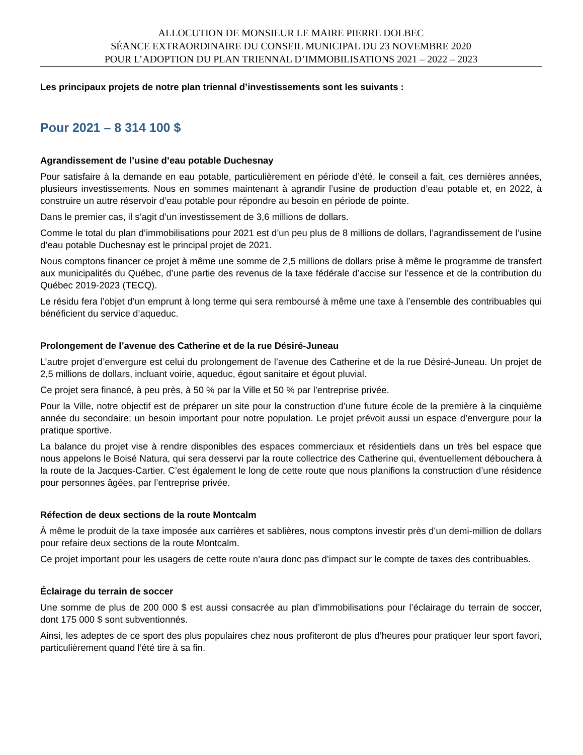ALLOCUTION DE MONSIEUR LE MAIRE PIERRE DOLBEC
SÉANCE EXTRAORDINAIRE DU CONSEIL MUNICIPAL DU 23 NOVEMBRE 2020
POUR L’ADOPTION DU PLAN TRIENNAL D’IMMOBILISATIONS 2021 – 2022 – 2023
Les principaux projets de notre plan triennal d’investissements sont les suivants :
Pour 2021 – 8 314 100 $
Agrandissement de l’usine d’eau potable Duchesnay
Pour satisfaire à la demande en eau potable, particulièrement en période d’été, le conseil a fait, ces dernières années, plusieurs investissements. Nous en sommes maintenant à agrandir l’usine de production d’eau potable et, en 2022, à construire un autre réservoir d’eau potable pour répondre au besoin en période de pointe.
Dans le premier cas, il s’agit d’un investissement de 3,6 millions de dollars.
Comme le total du plan d’immobilisations pour 2021 est d’un peu plus de 8 millions de dollars, l’agrandissement de l’usine d’eau potable Duchesnay est le principal projet de 2021.
Nous comptons financer ce projet à même une somme de 2,5 millions de dollars prise à même le programme de transfert aux municipalités du Québec, d’une partie des revenus de la taxe fédérale d’accise sur l’essence et de la contribution du Québec 2019-2023 (TECQ).
Le résidu fera l’objet d’un emprunt à long terme qui sera remboursé à même une taxe à l’ensemble des contribuables qui bénéficient du service d’aqueduc.
Prolongement de l’avenue des Catherine et de la rue Désiré-Juneau
L’autre projet d’envergure est celui du prolongement de l’avenue des Catherine et de la rue Désiré-Juneau. Un projet de 2,5 millions de dollars, incluant voirie, aqueduc, égout sanitaire et égout pluvial.
Ce projet sera financé, à peu près, à 50 % par la Ville et 50 % par l’entreprise privée.
Pour la Ville, notre objectif est de préparer un site pour la construction d’une future école de la première à la cinquième année du secondaire; un besoin important pour notre population. Le projet prévoit aussi un espace d’envergure pour la pratique sportive.
La balance du projet vise à rendre disponibles des espaces commerciaux et résidentiels dans un très bel espace que nous appelons le Boisé Natura, qui sera desservi par la route collectrice des Catherine qui, éventuellement débouchera à la route de la Jacques-Cartier. C’est également le long de cette route que nous planifions la construction d’une résidence pour personnes âgées, par l’entreprise privée.
Réfection de deux sections de la route Montcalm
À même le produit de la taxe imposée aux carrières et sablières, nous comptons investir près d’un demi-million de dollars pour refaire deux sections de la route Montcalm.
Ce projet important pour les usagers de cette route n’aura donc pas d’impact sur le compte de taxes des contribuables.
Éclairage du terrain de soccer
Une somme de plus de 200 000 $ est aussi consacrée au plan d’immobilisations pour l’éclairage du terrain de soccer, dont 175 000 $ sont subventionnés.
Ainsi, les adeptes de ce sport des plus populaires chez nous profiteront de plus d’heures pour pratiquer leur sport favori, particulièrement quand l’été tire à sa fin.